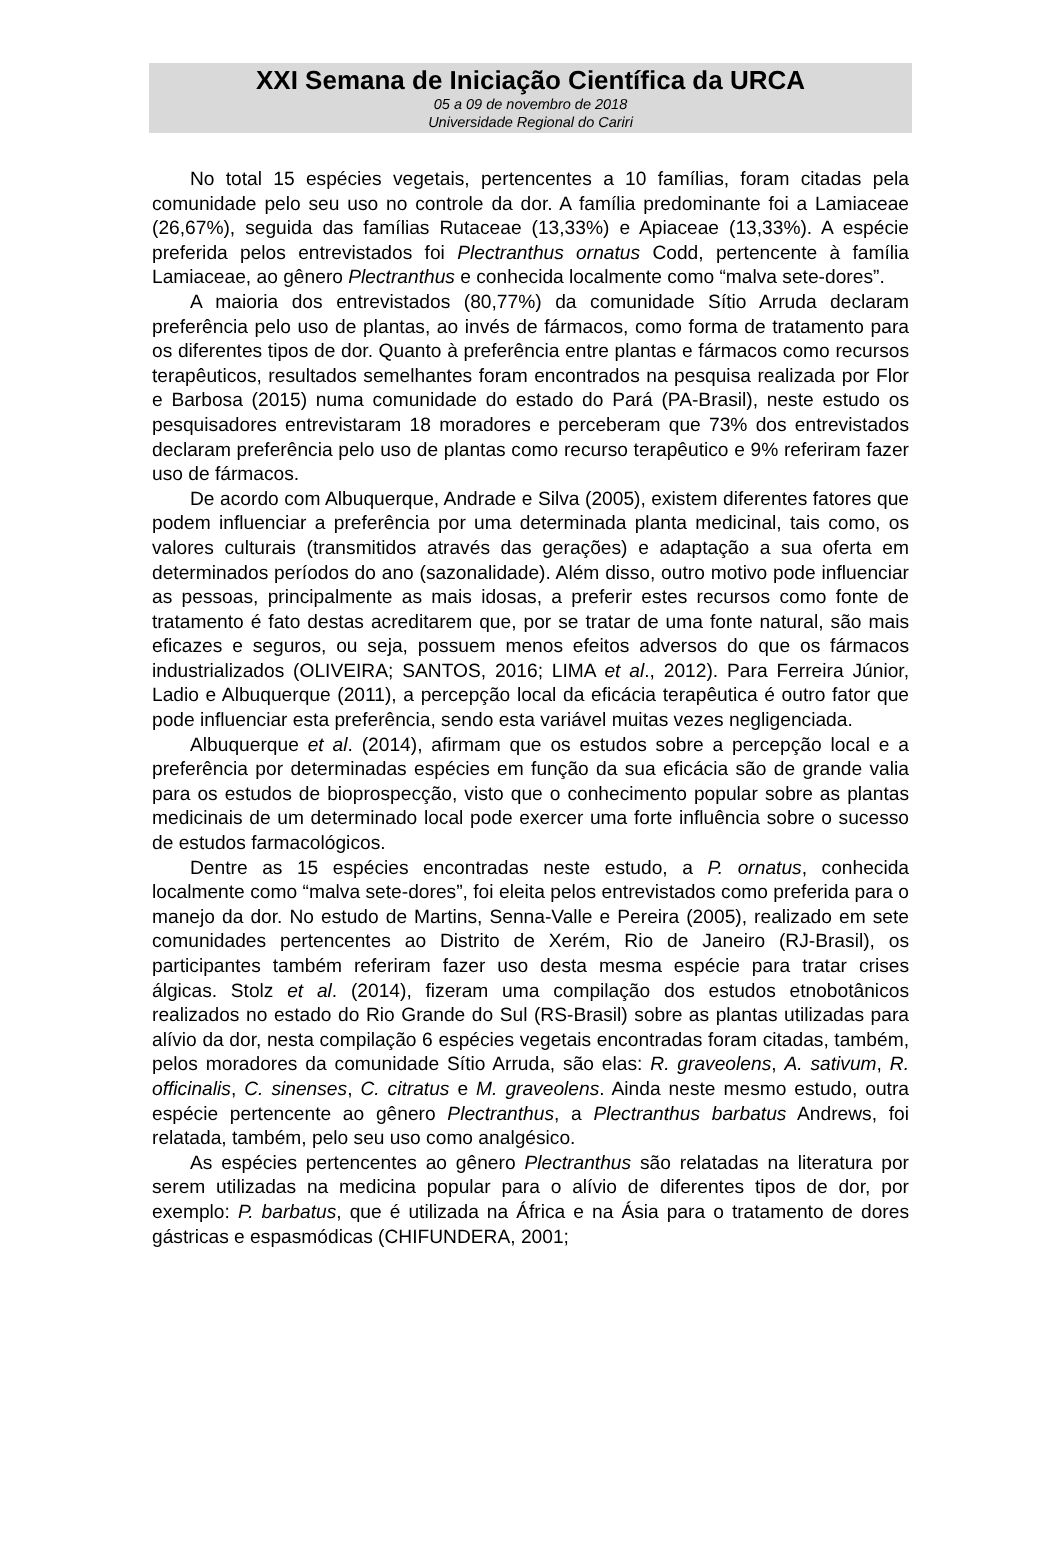XXI Semana de Iniciação Científica da URCA
05 a 09 de novembro de 2018
Universidade Regional do Cariri
No total 15 espécies vegetais, pertencentes a 10 famílias, foram citadas pela comunidade pelo seu uso no controle da dor. A família predominante foi a Lamiaceae (26,67%), seguida das famílias Rutaceae (13,33%) e Apiaceae (13,33%). A espécie preferida pelos entrevistados foi Plectranthus ornatus Codd, pertencente à família Lamiaceae, ao gênero Plectranthus e conhecida localmente como “malva sete-dores”.
A maioria dos entrevistados (80,77%) da comunidade Sítio Arruda declaram preferência pelo uso de plantas, ao invés de fármacos, como forma de tratamento para os diferentes tipos de dor. Quanto à preferência entre plantas e fármacos como recursos terapêuticos, resultados semelhantes foram encontrados na pesquisa realizada por Flor e Barbosa (2015) numa comunidade do estado do Pará (PA-Brasil), neste estudo os pesquisadores entrevistaram 18 moradores e perceberam que 73% dos entrevistados declaram preferência pelo uso de plantas como recurso terapêutico e 9% referiram fazer uso de fármacos.
De acordo com Albuquerque, Andrade e Silva (2005), existem diferentes fatores que podem influenciar a preferência por uma determinada planta medicinal, tais como, os valores culturais (transmitidos através das gerações) e adaptação a sua oferta em determinados períodos do ano (sazonalidade). Além disso, outro motivo pode influenciar as pessoas, principalmente as mais idosas, a preferir estes recursos como fonte de tratamento é fato destas acreditarem que, por se tratar de uma fonte natural, são mais eficazes e seguros, ou seja, possuem menos efeitos adversos do que os fármacos industrializados (OLIVEIRA; SANTOS, 2016; LIMA et al., 2012). Para Ferreira Júnior, Ladio e Albuquerque (2011), a percepção local da eficácia terapêutica é outro fator que pode influenciar esta preferência, sendo esta variável muitas vezes negligenciada.
Albuquerque et al. (2014), afirmam que os estudos sobre a percepção local e a preferência por determinadas espécies em função da sua eficácia são de grande valia para os estudos de bioprospecção, visto que o conhecimento popular sobre as plantas medicinais de um determinado local pode exercer uma forte influência sobre o sucesso de estudos farmacológicos.
Dentre as 15 espécies encontradas neste estudo, a P. ornatus, conhecida localmente como “malva sete-dores”, foi eleita pelos entrevistados como preferida para o manejo da dor. No estudo de Martins, Senna-Valle e Pereira (2005), realizado em sete comunidades pertencentes ao Distrito de Xerém, Rio de Janeiro (RJ-Brasil), os participantes também referiram fazer uso desta mesma espécie para tratar crises álgicas. Stolz et al. (2014), fizeram uma compilação dos estudos etnobotânicos realizados no estado do Rio Grande do Sul (RS-Brasil) sobre as plantas utilizadas para alívio da dor, nesta compilação 6 espécies vegetais encontradas foram citadas, também, pelos moradores da comunidade Sítio Arruda, são elas: R. graveolens, A. sativum, R. officinalis, C. sinenses, C. citratus e M. graveolens. Ainda neste mesmo estudo, outra espécie pertencente ao gênero Plectranthus, a Plectranthus barbatus Andrews, foi relatada, também, pelo seu uso como analgésico.
As espécies pertencentes ao gênero Plectranthus são relatadas na literatura por serem utilizadas na medicina popular para o alívio de diferentes tipos de dor, por exemplo: P. barbatus, que é utilizada na África e na Ásia para o tratamento de dores gástricas e espasmódicas (CHIFUNDERA, 2001;